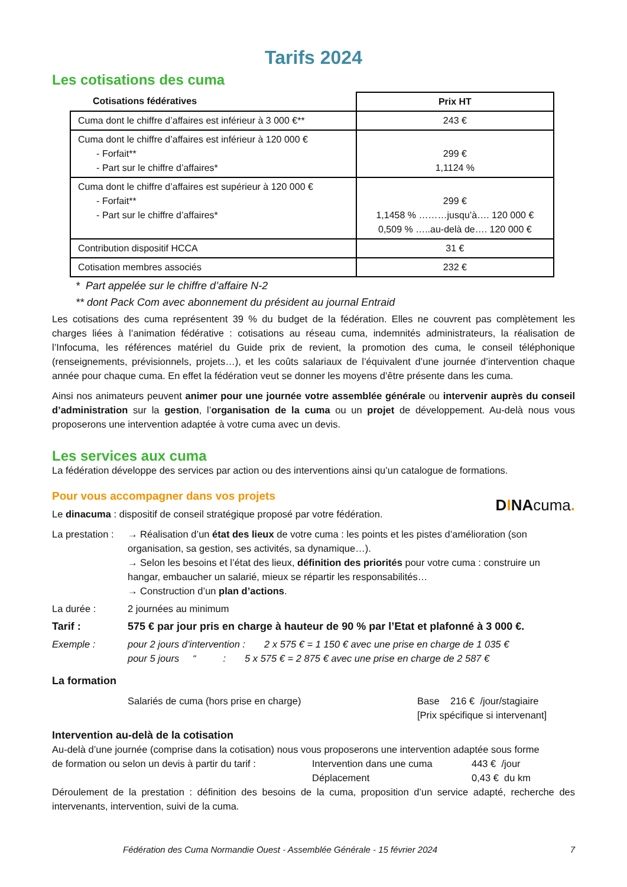Tarifs 2024
Les cotisations des cuma
| Cotisations fédératives | Prix HT |
| --- | --- |
| Cuma dont le chiffre d’affaires est inférieur à 3 000 €** | 243 € |
| Cuma dont le chiffre d’affaires est inférieur à 120 000 € - Forfait** - Part sur le chiffre d’affaires* | 299 € 1,1124 % |
| Cuma dont le chiffre d’affaires est supérieur à 120 000 € - Forfait** - Part sur le chiffre d’affaires* | 299 € 1,1458 % ………jusqu’à…. 120 000 € 0,509 % …..au-delà de…. 120 000 € |
| Contribution dispositif HCCA | 31 € |
| Cotisation membres associés | 232 € |
* Part appelée sur le chiffre d’affaire N-2
** dont Pack Com avec abonnement du président au journal Entraid
Les cotisations des cuma représentent 39 % du budget de la fédération. Elles ne couvrent pas complètement les charges liées à l’animation fédérative : cotisations au réseau cuma, indemnités administrateurs, la réalisation de l’Infocuma, les références matériel du Guide prix de revient, la promotion des cuma, le conseil téléphonique (renseignements, prévisionnels, projets…), et les coûts salariaux de l’équivalent d’une journée d’intervention chaque année pour chaque cuma. En effet la fédération veut se donner les moyens d’être présente dans les cuma.
Ainsi nos animateurs peuvent animer pour une journée votre assemblée générale ou intervenir auprès du conseil d’administration sur la gestion, l’organisation de la cuma ou un projet de développement. Au-delà nous vous proposerons une intervention adaptée à votre cuma avec un devis.
Les services aux cuma
La fédération développe des services par action ou des interventions ainsi qu’un catalogue de formations.
Pour vous accompagner dans vos projets
Le dinacuma : dispositif de conseil stratégique proposé par votre fédération.
DINAcuma.
La prestation :
→ Réalisation d’un état des lieux de votre cuma : les points et les pistes d’amélioration (son organisation, sa gestion, ses activités, sa dynamique…).
→ Selon les besoins et l’état des lieux, définition des priorités pour votre cuma : construire un hangar, embaucher un salarié, mieux se répartir les responsabilités…
→ Construction d’un plan d’actions.
La durée : 2 journées au minimum
Tarif : 575 € par jour pris en charge à hauteur de 90 % par l’Etat et plafonné à 3 000 €.
Exemple : pour 2 jours d’intervention : 2 x 575 € = 1 150 € avec une prise en charge de 1 035 €
pour 5 jours “ : 5 x 575 € = 2 875 € avec une prise en charge de 2 587 €
La formation
Salariés de cuma (hors prise en charge) Base 216 € /jour/stagiaire
[Prix spécifique si intervenant]
Intervention au-delà de la cotisation
Au-delà d’une journée (comprise dans la cotisation) nous vous proposerons une intervention adaptée sous forme
de formation ou selon un devis à partir du tarif :
Intervention dans une cuma
Déplacement
443 € /jour
0,43 € du km
Déroulement de la prestation : définition des besoins de la cuma, proposition d’un service adapté, recherche des intervenants, intervention, suivi de la cuma.
Fédération des Cuma Normandie Ouest - Assemblée Générale - 15 février 2024 7